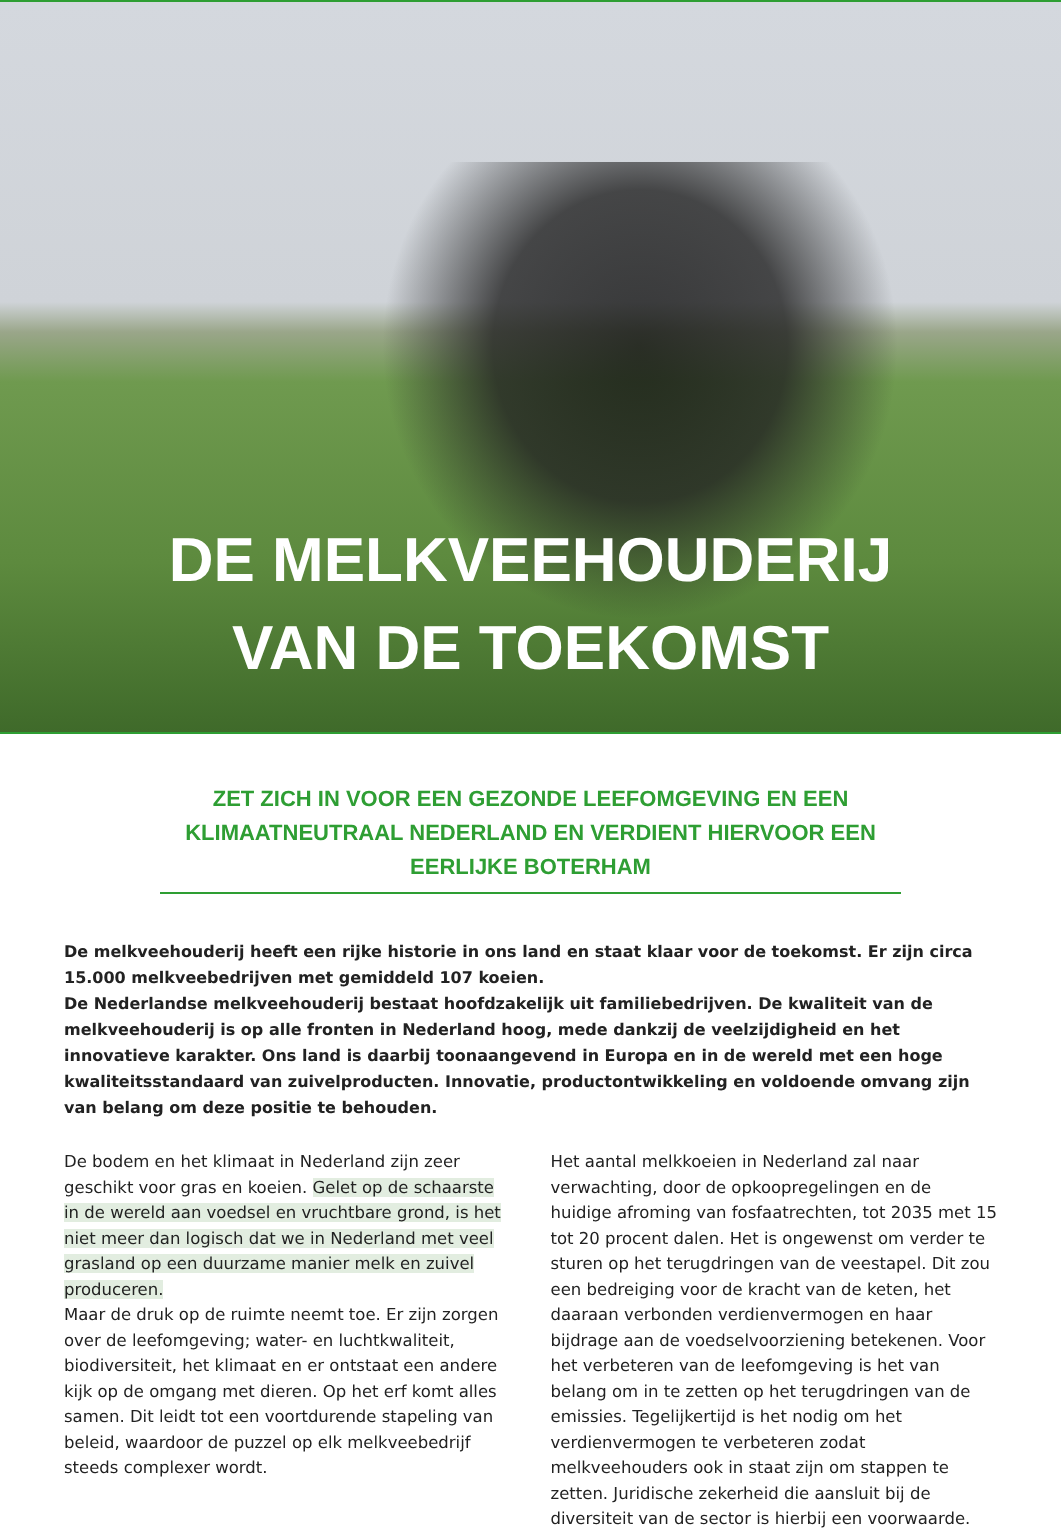DE MELKVEEHOUDERIJ
VAN DE TOEKOMST
ZET ZICH IN VOOR EEN GEZONDE LEEFOMGEVING EN EEN KLIMAATNEUTRAAL NEDERLAND EN VERDIENT HIERVOOR EEN EERLIJKE BOTERHAM
De melkveehouderij heeft een rijke historie in ons land en staat klaar voor de toekomst. Er zijn circa 15.000 melkveebedrijven met gemiddeld 107 koeien.
De Nederlandse melkveehouderij bestaat hoofdzakelijk uit familiebedrijven. De kwaliteit van de melkveehouderij is op alle fronten in Nederland hoog, mede dankzij de veelzijdigheid en het innovatieve karakter. Ons land is daarbij toonaangevend in Europa en in de wereld met een hoge kwaliteitsstandaard van zuivelproducten. Innovatie, productontwikkeling en voldoende omvang zijn van belang om deze positie te behouden.
De bodem en het klimaat in Nederland zijn zeer geschikt voor gras en koeien. Gelet op de schaarste in de wereld aan voedsel en vruchtbare grond, is het niet meer dan logisch dat we in Nederland met veel grasland op een duurzame manier melk en zuivel produceren.
Maar de druk op de ruimte neemt toe. Er zijn zorgen over de leefomgeving; water- en luchtkwaliteit, biodiversiteit, het klimaat en er ontstaat een andere kijk op de omgang met dieren. Op het erf komt alles samen. Dit leidt tot een voortdurende stapeling van beleid, waardoor de puzzel op elk melkveebedrijf steeds complexer wordt.
Het aantal melkkoeien in Nederland zal naar verwachting, door de opkoopregelingen en de huidige afroming van fosfaatrechten, tot 2035 met 15 tot 20 procent dalen. Het is ongewenst om verder te sturen op het terugdringen van de veestapel. Dit zou een bedreiging voor de kracht van de keten, het daaraan verbonden verdienvermogen en haar bijdrage aan de voedselvoorziening betekenen. Voor het verbeteren van de leefomgeving is het van belang om in te zetten op het terugdringen van de emissies. Tegelijkertijd is het nodig om het verdienvermogen te verbeteren zodat melkveehouders ook in staat zijn om stappen te zetten. Juridische zekerheid die aansluit bij de diversiteit van de sector is hierbij een voorwaarde.